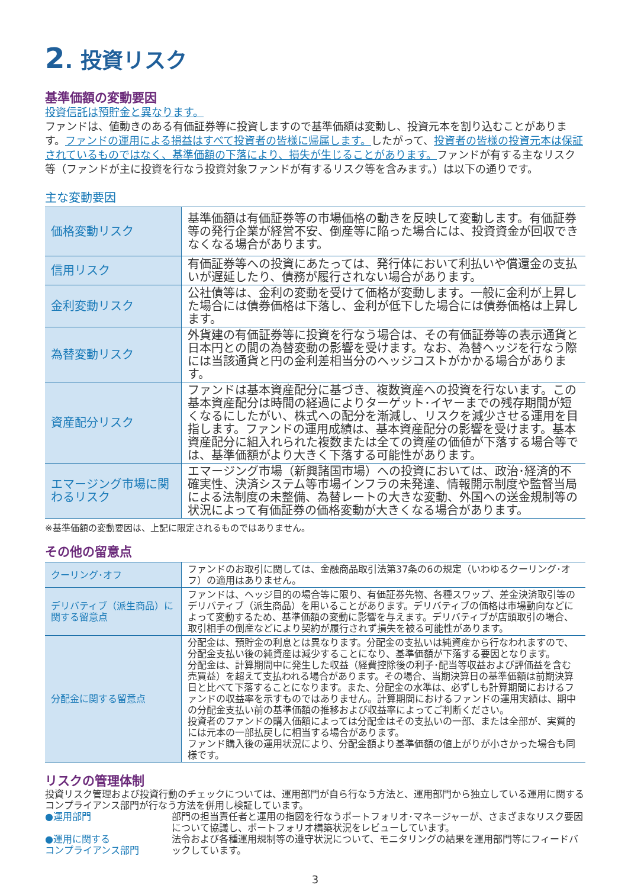2. 投資リスク
基準価額の変動要因
投資信託は預貯金と異なります。
ファンドは、値動きのある有価証券等に投資しますので基準価額は変動し、投資元本を割り込むことがあります。ファンドの運用による損益はすべて投資者の皆様に帰属します。したがって、投資者の皆様の投資元本は保証されているものではなく、基準価額の下落により、損失が生じることがあります。ファンドが有する主なリスク等（ファンドが主に投資を行なう投資対象ファンドが有するリスク等を含みます。）は以下の通りです。
主な変動要因
| 価格変動リスク | 基準価額は有価証券等の市場価格の動きを反映して変動します。有価証券等の発行企業が経営不安、倒産等に陥った場合には、投資資金が回収できなくなる場合があります。 |
| 信用リスク | 有価証券等への投資にあたっては、発行体において利払いや償還金の支払いが遅延したり、債務が履行されない場合があります。 |
| 金利変動リスク | 公社債等は、金利の変動を受けて価格が変動します。一般に金利が上昇した場合には債券価格は下落し、金利が低下した場合には債券価格は上昇します。 |
| 為替変動リスク | 外貨建の有価証券等に投資を行なう場合は、その有価証券等の表示通貨と日本円との間の為替変動の影響を受けます。なお、為替ヘッジを行なう際には当該通貨と円の金利差相当分のヘッジコストがかかる場合があります。 |
| 資産配分リスク | ファンドは基本資産配分に基づき、複数資産への投資を行ないます。この基本資産配分は時間の経過によりターゲット･イヤーまでの残存期間が短くなるにしたがい、株式への配分を漸減し、リスクを減少させる運用を目指します。ファンドの運用成績は、基本資産配分の影響を受けます。基本資産配分に組入れられた複数または全ての資産の価値が下落する場合等では、基準価額がより大きく下落する可能性があります。 |
| エマージング市場に関わるリスク | エマージング市場（新興諸国市場）への投資においては、政治･経済的不確実性、決済システム等市場インフラの未発達、情報開示制度や監督当局による法制度の未整備、為替レートの大きな変動、外国への送金規制等の状況によって有価証券の価格変動が大きくなる場合があります。 |
※基準価額の変動要因は、上記に限定されるものではありません。
その他の留意点
| クーリング･オフ | ファンドのお取引に関しては、金融商品取引法第37条の6の規定（いわゆるクーリング･オフ）の適用はありません。 |
| デリバティブ（派生商品）に関する留意点 | ファンドは、ヘッジ目的の場合等に限り、有価証券先物、各種スワップ、差金決済取引等のデリバティブ（派生商品）を用いることがあります。デリバティブの価格は市場動向などによって変動するため、基準価額の変動に影響を与えます。デリバティブが店頭取引の場合、取引相手の倒産などにより契約が履行されず損失を被る可能性があります。 |
| 分配金に関する留意点 | 分配金は、預貯金の利息とは異なります。分配金の支払いは純資産から行なわれますので、分配金支払い後の純資産は減少することになり、基準価額が下落する要因となります。 分配金は、計算期間中に発生した収益（経費控除後の利子･配当等収益および評価益を含む売買益）を超えて支払われる場合があります。その場合、当期決算日の基準価額は前期決算日と比べて下落することになります。また、分配金の水準は、必ずしも計算期間におけるファンドの収益率を示すものではありません。計算期間におけるファンドの運用実績は、期中の分配金支払い前の基準価額の推移および収益率によってご判断ください。 投資者のファンドの購入価額によっては分配金はその支払いの一部、または全部が、実質的には元本の一部払戻しに相当する場合があります。 ファンド購入後の運用状況により、分配金額より基準価額の値上がりが小さかった場合も同様です。 |
リスクの管理体制
投資リスク管理および投資行動のチェックについては、運用部門が自ら行なう方法と、運用部門から独立している運用に関するコンプライアンス部門が行なう方法を併用し検証しています。
●運用部門 部門の担当責任者と運用の指図を行なうポートフォリオ･マネージャーが、さまざまなリスク要因について協議し、ポートフォリオ構築状況をレビューしています。
●運用に関する
コンプライアンス部門
法令および各種運用規制等の遵守状況について、モニタリングの結果を運用部門等にフィードバックしています。
3